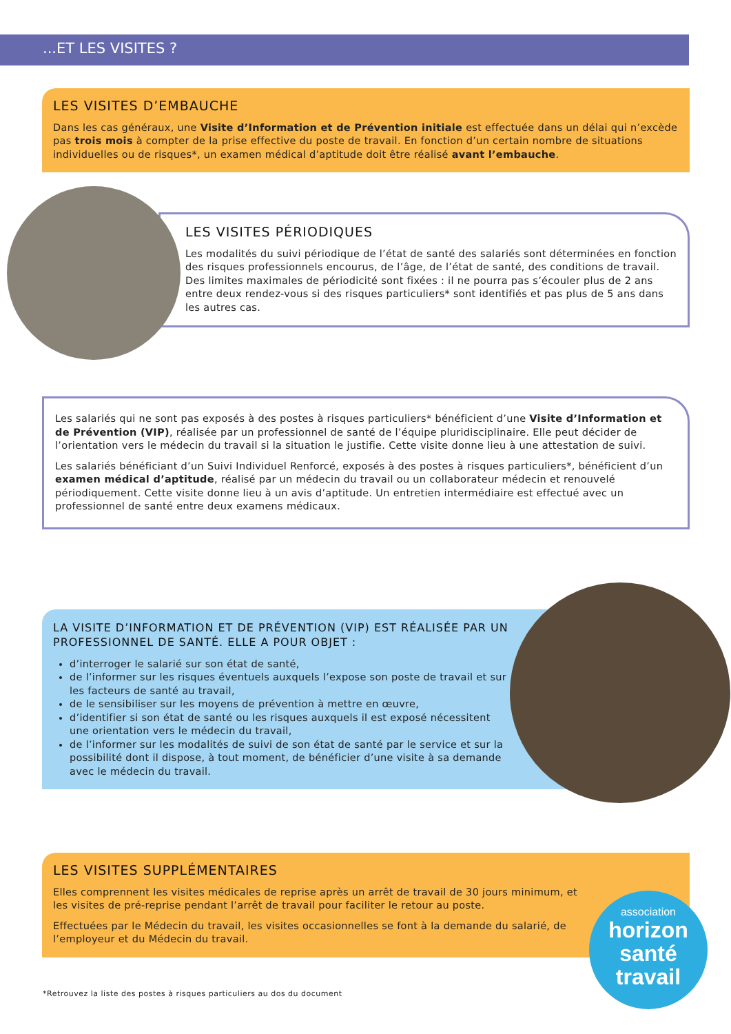...ET LES VISITES ?
LES VISITES D’EMBAUCHE
Dans les cas généraux, une Visite d’Information et de Prévention initiale est effectuée dans un délai qui n’excède pas trois mois à compter de la prise effective du poste de travail. En fonction d’un certain nombre de situations individuelles ou de risques*, un examen médical d’aptitude doit être réalisé avant l’embauche.
LES VISITES PÉRIODIQUES
Les modalités du suivi périodique de l’état de santé des salariés sont déterminées en fonction des risques professionnels encourus, de l’âge, de l’état de santé, des conditions de travail. Des limites maximales de périodicité sont fixées : il ne pourra pas s’écouler plus de 2 ans entre deux rendez-vous si des risques particuliers* sont identifiés et pas plus de 5 ans dans les autres cas.
Les salariés qui ne sont pas exposés à des postes à risques particuliers* bénéficient d’une Visite d’Information et de Prévention (VIP), réalisée par un professionnel de santé de l’équipe pluridisciplinaire. Elle peut décider de l’orientation vers le médecin du travail si la situation le justifie. Cette visite donne lieu à une attestation de suivi.
Les salariés bénéficiant d’un Suivi Individuel Renforcé, exposés à des postes à risques particuliers*, bénéficient d’un examen médical d’aptitude, réalisé par un médecin du travail ou un collaborateur médecin et renouvelé périodiquement. Cette visite donne lieu à un avis d’aptitude. Un entretien intermédiaire est effectué avec un professionnel de santé entre deux examens médicaux.
LA VISITE D’INFORMATION ET DE PRÉVENTION (VIP) EST RÉALISÉE PAR UN PROFESSIONNEL DE SANTÉ. ELLE A POUR OBJET :
d’interroger le salarié sur son état de santé,
de l’informer sur les risques éventuels auxquels l’expose son poste de travail et sur les facteurs de santé au travail,
de le sensibiliser sur les moyens de prévention à mettre en œuvre,
d’identifier si son état de santé ou les risques auxquels il est exposé nécessitent une orientation vers le médecin du travail,
de l’informer sur les modalités de suivi de son état de santé par le service et sur la possibilité dont il dispose, à tout moment, de bénéficier d’une visite à sa demande avec le médecin du travail.
LES VISITES SUPPLÉMENTAIRES
Elles comprennent les visites médicales de reprise après un arrêt de travail de 30 jours minimum, et les visites de pré-reprise pendant l’arrêt de travail pour faciliter le retour au poste.
Effectuées par le Médecin du travail, les visites occasionnelles se font à la demande du salarié, de l’employeur et du Médecin du travail.
association
horizon
santé
travail
*Retrouvez la liste des postes à risques particuliers au dos du document